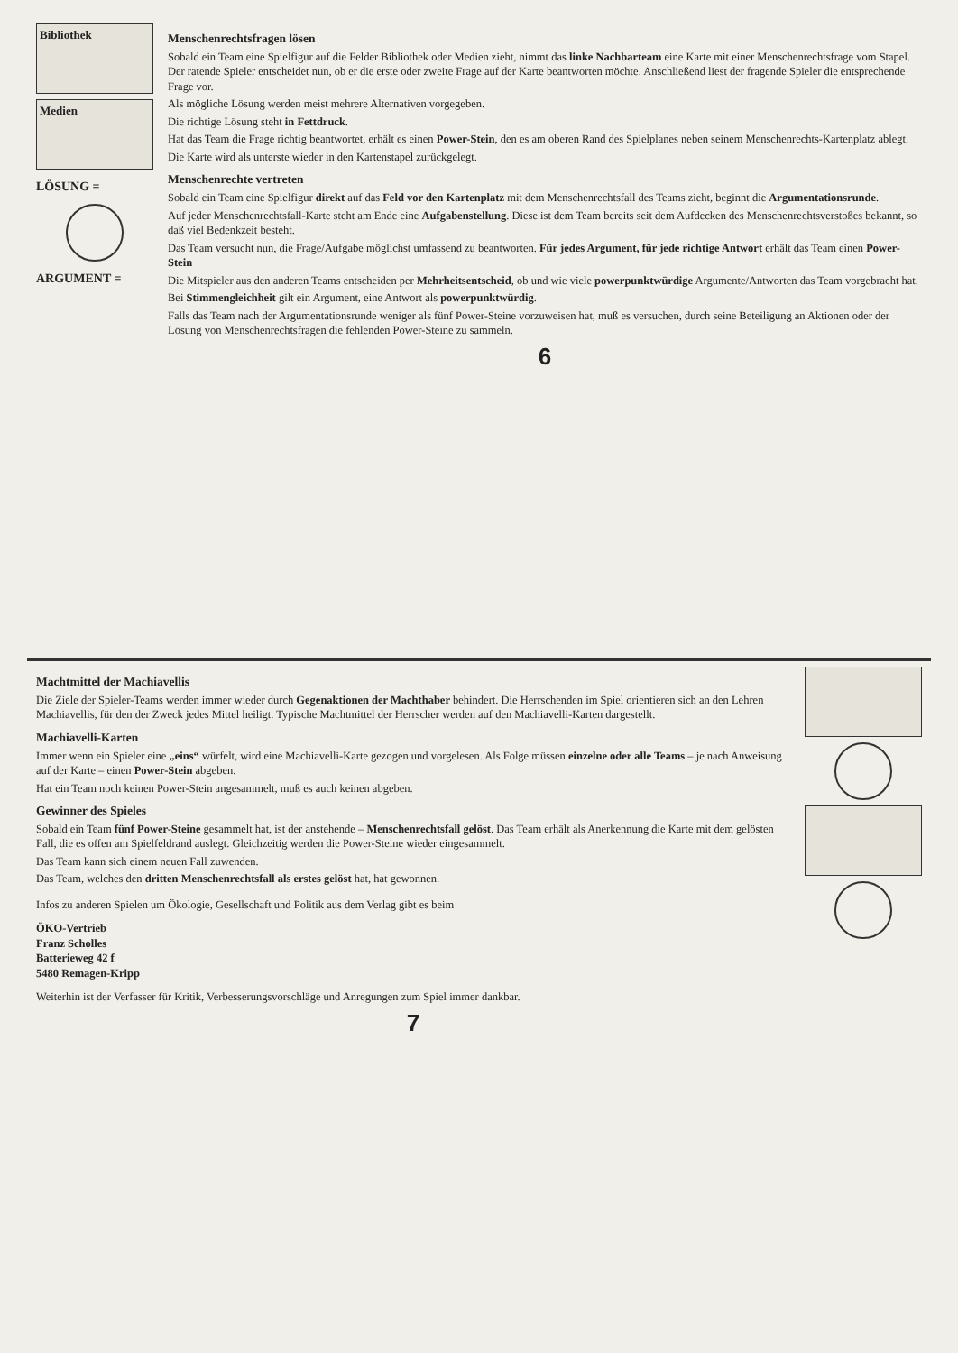Bibliothek
Medien
LÖSUNG =
ARGUMENT =
Menschenrechtsfragen lösen
Sobald ein Team eine Spielfigur auf die Felder Bibliothek oder Medien zieht, nimmt das linke Nachbarteam eine Karte mit einer Menschenrechtsfrage vom Stapel. Der ratende Spieler entscheidet nun, ob er die erste oder zweite Frage auf der Karte beantworten möchte. Anschließend liest der fragende Spieler die entsprechende Frage vor.
Als mögliche Lösung werden meist mehrere Alternativen vorgegeben.
Die richtige Lösung steht in Fettdruck.
Hat das Team die Frage richtig beantwortet, erhält es einen Power-Stein, den es am oberen Rand des Spielplanes neben seinem Menschenrechts-Kartenplatz ablegt.
Die Karte wird als unterste wieder in den Kartenstapel zurückgelegt.
Menschenrechte vertreten
Sobald ein Team eine Spielfigur direkt auf das Feld vor den Kartenplatz mit dem Menschenrechtsfall des Teams zieht, beginnt die Argumentationsrunde.
Auf jeder Menschenrechtsfall-Karte steht am Ende eine Aufgabenstellung. Diese ist dem Team bereits seit dem Aufdecken des Menschenrechtsverstoßes bekannt, so daß viel Bedenkzeit besteht.
Das Team versucht nun, die Frage/Aufgabe möglichst umfassend zu beantworten. Für jedes Argument, für jede richtige Antwort erhält das Team einen Power-Stein
Die Mitspieler aus den anderen Teams entscheiden per Mehrheitsentscheid, ob und wie viele powerpunktwürdige Argumente/Antworten das Team vorgebracht hat.
Bei Stimmengleichheit gilt ein Argument, eine Antwort als powerpunktwürdig.
Falls das Team nach der Argumentationsrunde weniger als fünf Power-Steine vorzuweisen hat, muß es versuchen, durch seine Beteiligung an Aktionen oder der Lösung von Menschenrechtsfragen die fehlenden Power-Steine zu sammeln.
6
Machtmittel der Machiavellis
Die Ziele der Spieler-Teams werden immer wieder durch Gegenaktionen der Machthaber behindert. Die Herrschenden im Spiel orientieren sich an den Lehren Machiavellis, für den der Zweck jedes Mittel heiligt. Typische Machtmittel der Herrscher werden auf den Machiavelli-Karten dargestellt.
Machiavelli-Karten
Immer wenn ein Spieler eine „eins“ würfelt, wird eine Machiavelli-Karte gezogen und vorgelesen. Als Folge müssen einzelne oder alle Teams – je nach Anweisung auf der Karte – einen Power-Stein abgeben.
Hat ein Team noch keinen Power-Stein angesammelt, muß es auch keinen abgeben.
Gewinner des Spieles
Sobald ein Team fünf Power-Steine gesammelt hat, ist der anstehende – Menschenrechtsfall gelöst. Das Team erhält als Anerkennung die Karte mit dem gelösten Fall, die es offen am Spielfeldrand auslegt. Gleichzeitig werden die Power-Steine wieder eingesammelt.
Das Team kann sich einem neuen Fall zuwenden.
Das Team, welches den dritten Menschenrechtsfall als erstes gelöst hat, hat gewonnen.
Infos zu anderen Spielen um Ökologie, Gesellschaft und Politik aus dem Verlag gibt es beim
ÖKO-Vertrieb
Franz Scholles
Batterieweg 42 f
5480 Remagen-Kripp
Weiterhin ist der Verfasser für Kritik, Verbesserungsvorschläge und Anregungen zum Spiel immer dankbar.
7